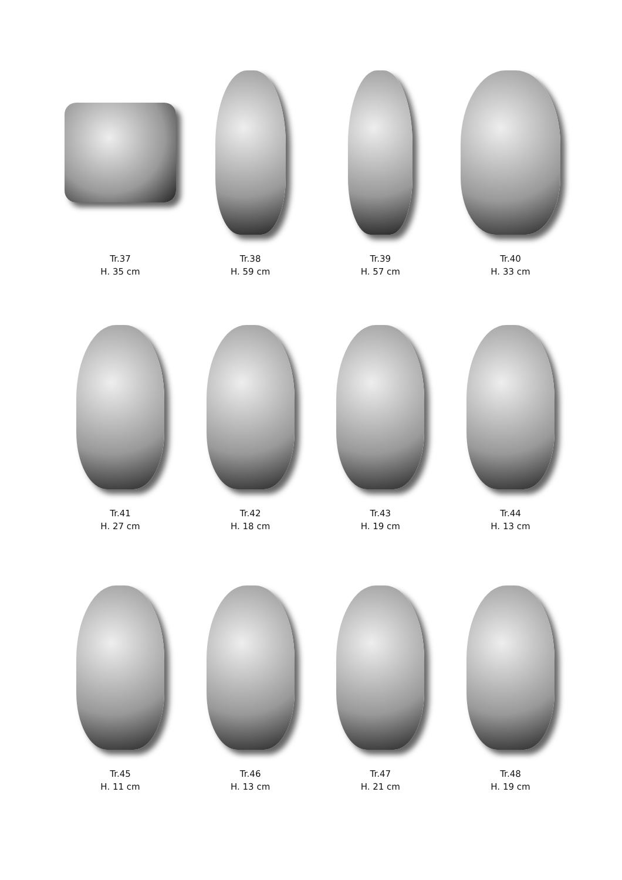Tr.37
H. 35 cm
Tr.38
H. 59 cm
Tr.39
H. 57 cm
Tr.40
H. 33 cm
Tr.41
H. 27 cm
Tr.42
H. 18 cm
Tr.43
H. 19 cm
Tr.44
H. 13 cm
Tr.45
H. 11 cm
Tr.46
H. 13 cm
Tr.47
H. 21 cm
Tr.48
H. 19 cm